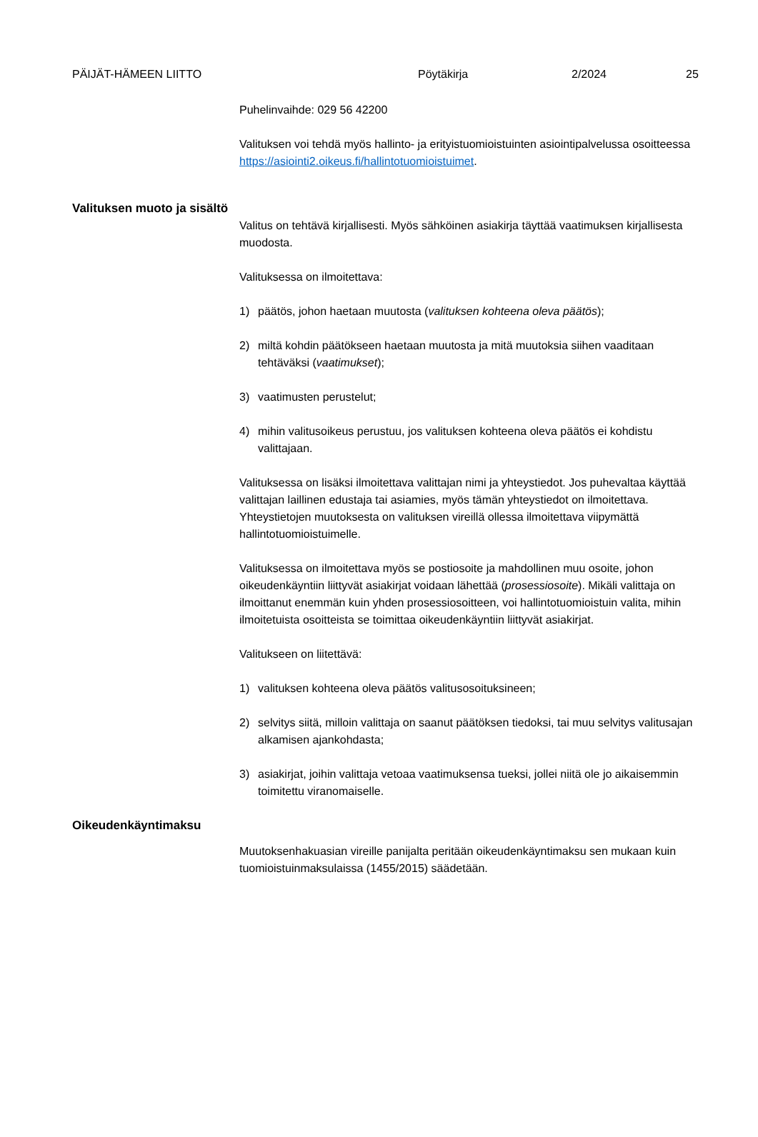PÄIJÄT-HÄMEEN LIITTO Pöytäkirja 2/2024 25
Puhelinvaihde: 029 56 42200
Valituksen voi tehdä myös hallinto- ja erityistuomioistuinten asiointipalvelussa osoitteessa https://asiointi2.oikeus.fi/hallintotuomioistuimet.
Valituksen muoto ja sisältö
Valitus on tehtävä kirjallisesti. Myös sähköinen asiakirja täyttää vaatimuksen kirjallisesta muodosta.
Valituksessa on ilmoitettava:
1) päätös, johon haetaan muutosta (valituksen kohteena oleva päätös);
2) miltä kohdin päätökseen haetaan muutosta ja mitä muutoksia siihen vaaditaan tehtäväksi (vaatimukset);
3) vaatimusten perustelut;
4) mihin valitusoikeus perustuu, jos valituksen kohteena oleva päätös ei kohdistu valittajaan.
Valituksessa on lisäksi ilmoitettava valittajan nimi ja yhteystiedot. Jos puhevaltaa käyttää valittajan laillinen edustaja tai asiamies, myös tämän yhteystiedot on ilmoitettava. Yhteystietojen muutoksesta on valituksen vireillä ollessa ilmoitettava viipymättä hallintotuomioistuimelle.
Valituksessa on ilmoitettava myös se postiosoite ja mahdollinen muu osoite, johon oikeudenkäyntiin liittyvät asiakirjat voidaan lähettää (prosessiosoite). Mikäli valittaja on ilmoittanut enemmän kuin yhden prosessiosoitteen, voi hallintotuomioistuin valita, mihin ilmoitetuista osoitteista se toimittaa oikeudenkäyntiin liittyvät asiakirjat.
Valitukseen on liitettävä:
1) valituksen kohteena oleva päätös valitusosoituksineen;
2) selvitys siitä, milloin valittaja on saanut päätöksen tiedoksi, tai muu selvitys valitusajan alkamisen ajankohdasta;
3) asiakirjat, joihin valittaja vetoaa vaatimuksensa tueksi, jollei niitä ole jo aikaisemmin toimitettu viranomaiselle.
Oikeudenkäyntimaksu
Muutoksenhakuasian vireille panijalta peritään oikeudenkäyntimaksu sen mukaan kuin tuomioistuinmaksulaissa (1455/2015) säädetään.